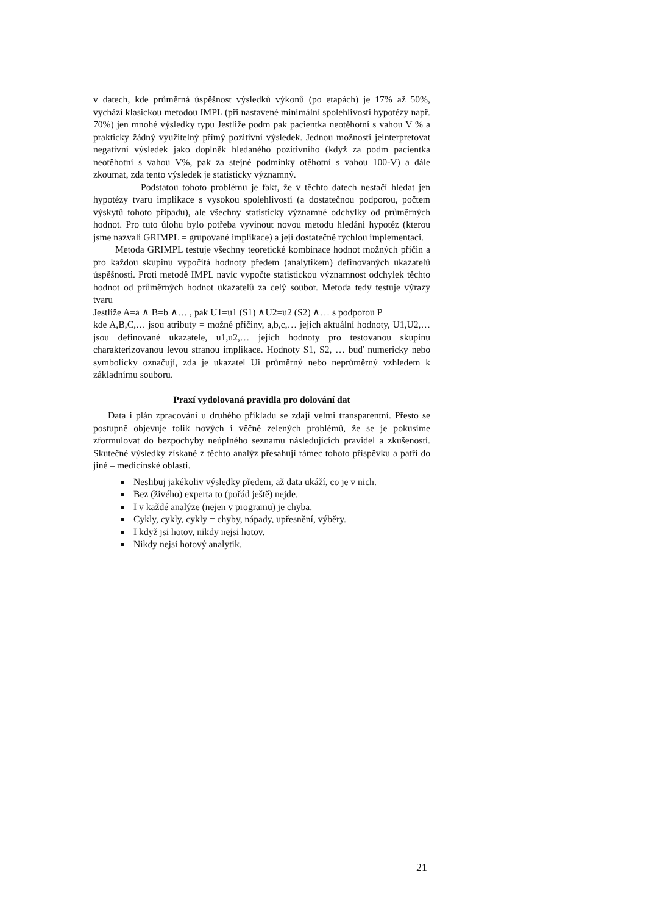v datech, kde průměrná úspěšnost výsledků výkonů (po etapách) je 17% až 50%, vychází klasickou metodou IMPL (při nastavené minimální spolehlivosti hypotézy např. 70%) jen mnohé výsledky typu Jestliže podm pak pacientka neotěhotní s vahou V % a prakticky žádný využitelný přímý pozitivní výsledek. Jednou možností jeinterpretovat negativní výsledek jako doplněk hledaného pozitivního (když za podm pacientka neotěhotní s vahou V%, pak za stejné podmínky otěhotní s vahou 100-V) a dále zkoumat, zda tento výsledek je statisticky významný.
Podstatou tohoto problému je fakt, že v těchto datech nestačí hledat jen hypotézy tvaru implikace s vysokou spolehlivostí (a dostatečnou podporou, počtem výskytů tohoto případu), ale všechny statisticky významné odchylky od průměrných hodnot. Pro tuto úlohu bylo potřeba vyvinout novou metodu hledání hypotéz (kterou jsme nazvali GRIMPL = grupované implikace) a její dostatečně rychlou implementaci.
Metoda GRIMPL testuje všechny teoretické kombinace hodnot možných příčin a pro každou skupinu vypočítá hodnoty předem (analytikem) definovaných ukazatelů úspěšnosti. Proti metodě IMPL navíc vypočte statistickou významnost odchylek těchto hodnot od průměrných hodnot ukazatelů za celý soubor. Metoda tedy testuje výrazy tvaru
Jestliže A=a ∧ B=b ∧… , pak U1=u1 (S1) ∧U2=u2 (S2) ∧… s podporou P
kde A,B,C,… jsou atributy = možné příčiny, a,b,c,… jejich aktuální hodnoty, U1,U2,… jsou definované ukazatele, u1,u2,… jejich hodnoty pro testovanou skupinu charakterizovanou levou stranou implikace. Hodnoty S1, S2, … buď numericky nebo symbolicky označují, zda je ukazatel Ui průměrný nebo neprůměrný vzhledem k základnímu souboru.
Praxí vydolovaná pravidla pro dolování dat
Data i plán zpracování u druhého příkladu se zdají velmi transparentní. Přesto se postupně objevuje tolik nových i věčně zelených problémů, že se je pokusíme zformulovat do bezpochyby neúplného seznamu následujících pravidel a zkušeností. Skutečné výsledky získané z těchto analýz přesahují rámec tohoto příspěvku a patří do jiné – medicínské oblasti.
Neslibuj jakékoliv výsledky předem, až data ukáží, co je v nich.
Bez (živého) experta to (pořád ještě) nejde.
I v každé analýze (nejen v programu) je chyba.
Cykly, cykly, cykly = chyby, nápady, upřesnění, výběry.
I když jsi hotov, nikdy nejsi hotov.
Nikdy nejsi hotový analytik.
21